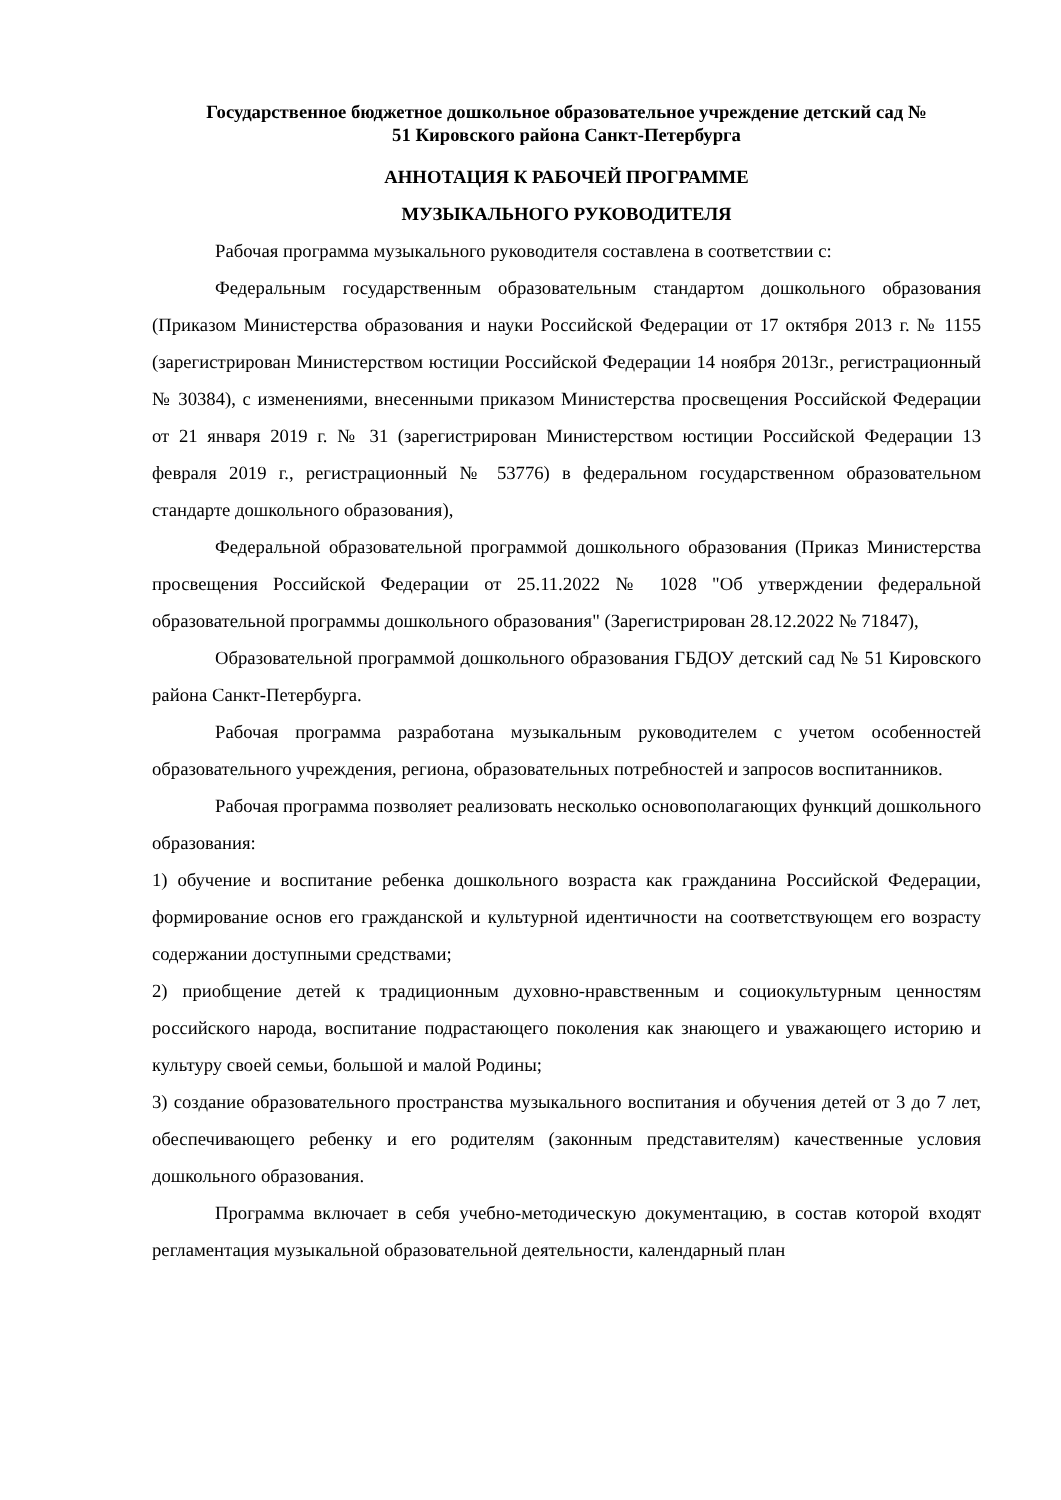Государственное бюджетное дошкольное образовательное учреждение детский сад №
51 Кировского района Санкт-Петербурга
АННОТАЦИЯ К РАБОЧЕЙ ПРОГРАММЕ
МУЗЫКАЛЬНОГО РУКОВОДИТЕЛЯ
Рабочая программа музыкального руководителя составлена в соответствии с:
Федеральным государственным образовательным стандартом дошкольного образования (Приказом Министерства образования и науки Российской Федерации от 17 октября 2013 г. № 1155 (зарегистрирован Министерством юстиции Российской Федерации 14 ноября 2013г., регистрационный № 30384), с изменениями, внесенными приказом Министерства просвещения Российской Федерации от 21 января 2019 г. № 31 (зарегистрирован Министерством юстиции Российской Федерации 13 февраля 2019 г., регистрационный № 53776) в федеральном государственном образовательном стандарте дошкольного образования),
Федеральной образовательной программой дошкольного образования (Приказ Министерства просвещения Российской Федерации от 25.11.2022 № 1028 "Об утверждении федеральной образовательной программы дошкольного образования" (Зарегистрирован 28.12.2022 № 71847),
Образовательной программой дошкольного образования ГБДОУ детский сад № 51 Кировского района Санкт-Петербурга.
Рабочая программа разработана музыкальным руководителем с учетом особенностей образовательного учреждения, региона, образовательных потребностей и запросов воспитанников.
Рабочая программа позволяет реализовать несколько основополагающих функций дошкольного образования:
1) обучение и воспитание ребенка дошкольного возраста как гражданина Российской Федерации, формирование основ его гражданской и культурной идентичности на соответствующем его возрасту содержании доступными средствами;
2) приобщение детей к традиционным духовно-нравственным и социокультурным ценностям российского народа, воспитание подрастающего поколения как знающего и уважающего историю и культуру своей семьи, большой и малой Родины;
3) создание образовательного пространства музыкального воспитания и обучения детей от 3 до 7 лет, обеспечивающего ребенку и его родителям (законным представителям) качественные условия дошкольного образования.
Программа включает в себя учебно-методическую документацию, в состав которой входят регламентация музыкальной образовательной деятельности, календарный план